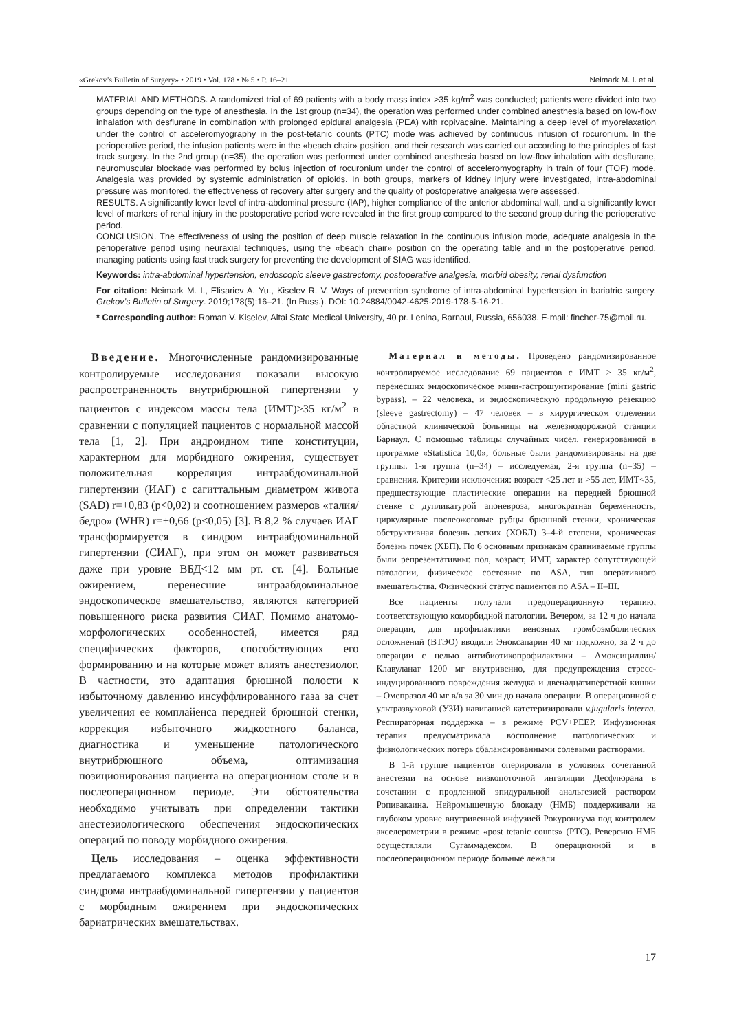«Grekov’s Bulletin of Surgery» • 2019 • Vol. 178 • № 5 • P. 16–21 Neimark M. I. et al.
MATERIAL AND METHODS. A randomized trial of 69 patients with a body mass index >35 kg/m<sup>2</sup> was conducted; patients were divided into two groups depending on the type of anesthesia. In the 1st group (n=34), the operation was performed under combined anesthesia based on low-flow inhalation with desflurane in combination with prolonged epidural analgesia (PEA) with ropivacaine. Maintaining a deep level of myorelaxation under the control of acceleromyography in the post-tetanic counts (PTC) mode was achieved by continuous infusion of rocuronium. In the perioperative period, the infusion patients were in the «beach chair» position, and their research was carried out according to the principles of fast track surgery. In the 2nd group (n=35), the operation was performed under combined anesthesia based on low-flow inhalation with desflurane, neuromuscular blockade was performed by bolus injection of rocuronium under the control of acceleromyography in train of four (TOF) mode. Analgesia was provided by systemic administration of opioids. In both groups, markers of kidney injury were investigated, intra-abdominal pressure was monitored, the effectiveness of recovery after surgery and the quality of postoperative analgesia were assessed.
RESULTS. A significantly lower level of intra-abdominal pressure (IAP), higher compliance of the anterior abdominal wall, and a significantly lower level of markers of renal injury in the postoperative period were revealed in the first group compared to the second group during the perioperative period.
CONCLUSION. The effectiveness of using the position of deep muscle relaxation in the continuous infusion mode, adequate analgesia in the perioperative period using neuraxial techniques, using the «beach chair» position on the operating table and in the postoperative period, managing patients using fast track surgery for preventing the development of SIAG was identified.
Keywords: intra-abdominal hypertension, endoscopic sleeve gastrectomy, postoperative analgesia, morbid obesity, renal dysfunction
For citation: Neimark M. I., Elisariev A. Yu., Kiselev R. V. Ways of prevention syndrome of intra-abdominal hypertension in bariatric surgery. Grekov’s Bulletin of Surgery. 2019;178(5):16–21. (In Russ.). DOI: 10.24884/0042-4625-2019-178-5-16-21.
* Corresponding author: Roman V. Kiselev, Altai State Medical University, 40 pr. Lenina, Barnaul, Russia, 656038. E-mail: fincher-75@mail.ru.
Введение. Многочисленные рандомизированные контролируемые исследования показали высокую распространенность внутрибрюшной гипертензии у пациентов с индексом массы тела (ИМТ)>35 кг/м<sup>2</sup> в сравнении с популяцией пациентов с нормальной массой тела [1, 2]. При андроидном типе конституции, характерном для морбидного ожирения, существует положительная корреляция интраабдоминальной гипертензии (ИАГ) с сагиттальным диаметром живота (SAD) r=+0,83 (p<0,02) и соотношением размеров «талия/бедро» (WHR) r=+0,66 (p<0,05) [3]. В 8,2 % случаев ИАГ трансформируется в синдром интраабдоминальной гипертензии (СИАГ), при этом он может развиваться даже при уровне ВБД<12 мм рт. ст. [4]. Больные ожирением, перенесшие интраабдоминальное эндоскопическое вмешательство, являются категорией повышенного риска развития СИАГ. Помимо анатомо-морфологических особенностей, имеется ряд специфических факторов, способствующих его формированию и на которые может влиять анестезиолог. В частности, это адаптация брюшной полости к избыточному давлению инсуффлированного газа за счет увеличения ее комплайенса передней брюшной стенки, коррекция избыточного жидкостного баланса, диагностика и уменьшение патологического внутрибрюшного объема, оптимизация позиционирования пациента на операционном столе и в послеоперационном периоде. Эти обстоятельства необходимо учитывать при определении тактики анестезиологического обеспечения эндоскопических операций по поводу морбидного ожирения.
Цель исследования – оценка эффективности предлагаемого комплекса методов профилактики синдрома интраабдоминальной гипертензии у пациентов с морбидным ожирением при эндоскопических бариатрических вмешательствах.
Материал и методы. Проведено рандомизированное контролируемое исследование 69 пациентов с ИМТ > 35 кг/м<sup>2</sup>, перенесших эндоскопическое мини-гастрошунтирование (mini gastric bypass), – 22 человека, и эндоскопическую продольную резекцию (sleeve gastrectomy) – 47 человек – в хирургическом отделении областной клинической больницы на железнодорожной станции Барнаул. С помощью таблицы случайных чисел, генерированной в программе «Statistica 10,0», больные были рандомизированы на две группы. 1-я группа (n=34) – исследуемая, 2-я группа (n=35) – сравнения. Критерии исключения: возраст <25 лет и >55 лет, ИМТ<35, предшествующие пластические операции на передней брюшной стенке с дупликатурой апоневроза, многократная беременность, циркулярные послеожоговые рубцы брюшной стенки, хроническая обструктивная болезнь легких (ХОБЛ) 3–4-й степени, хроническая болезнь почек (ХБП). По 6 основным признакам сравниваемые группы были репрезентативны: пол, возраст, ИМТ, характер сопутствующей патологии, физическое состояние по ASA, тип оперативного вмешательства. Физический статус пациентов по ASA – II–III.
Все пациенты получали предоперационную терапию, соответствующую коморбидной патологии. Вечером, за 12 ч до начала операции, для профилактики венозных тромбоэмболических осложнений (ВТЭО) вводили Эноксапарин 40 мг подкожно, за 2 ч до операции с целью антибиотикопрофилактики – Амоксициллин/Клавуланат 1200 мг внутривенно, для предупреждения стресс-индуцированного повреждения желудка и двенадцатиперстной кишки – Омепразол 40 мг в/в за 30 мин до начала операции. В операционной с ультразвуковой (УЗИ) навигацией катетеризировали v.jugularis interna. Респираторная поддержка – в режиме PCV+PEEP. Инфузионная терапия предусматривала восполнение патологических и физиологических потерь сбалансированными солевыми растворами.
В 1-й группе пациентов оперировали в условиях сочетанной анестезии на основе низкопоточной ингаляции Десфлюрана в сочетании с продленной эпидуральной анальгезией раствором Ропивакаина. Нейромышечную блокаду (НМБ) поддерживали на глубоком уровне внутривенной инфузией Рокурониума под контролем акселерометрии в режиме «post tetanic counts» (PTC). Реверсию НМБ осуществляли Сугаммадексом. В операционной и в послеоперационном периоде больные лежали
17